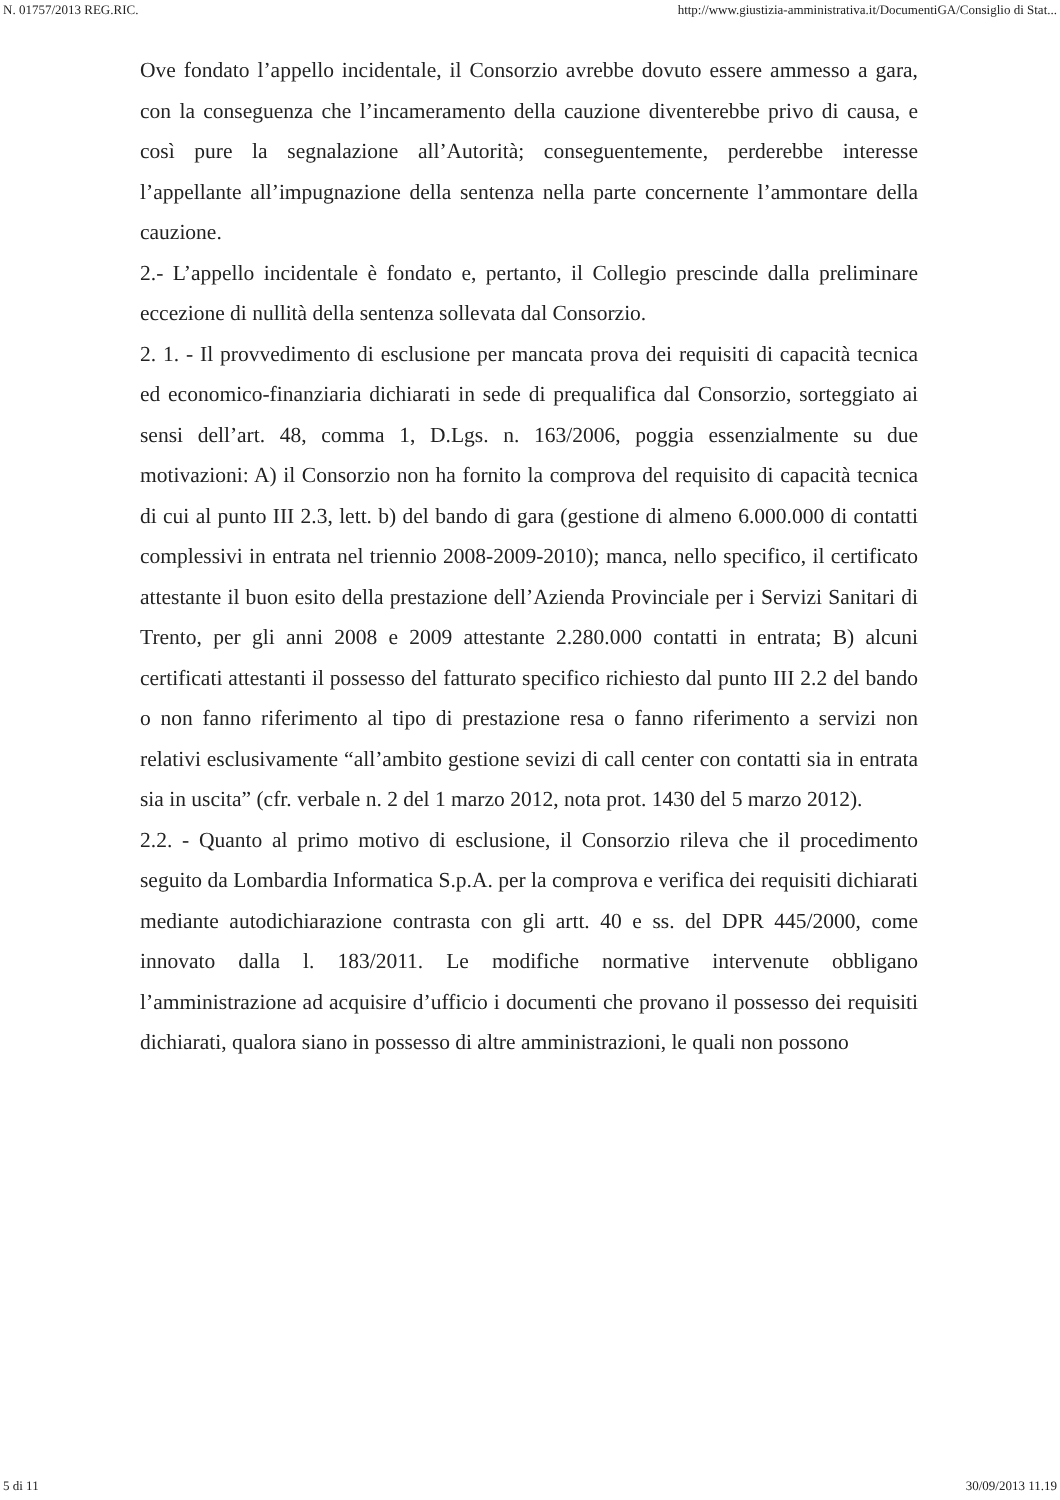N. 01757/2013 REG.RIC. http://www.giustizia-amministrativa.it/DocumentiGA/Consiglio di Stat...
Ove fondato l’appello incidentale, il Consorzio avrebbe dovuto essere ammesso a gara, con la conseguenza che l’incameramento della cauzione diventerebbe privo di causa, e così pure la segnalazione all’Autorità; conseguentemente, perderebbe interesse l’appellante all’impugnazione della sentenza nella parte concernente l’ammontare della cauzione.
2.- L’appello incidentale è fondato e, pertanto, il Collegio prescinde dalla preliminare eccezione di nullità della sentenza sollevata dal Consorzio.
2. 1. - Il provvedimento di esclusione per mancata prova dei requisiti di capacità tecnica ed economico-finanziaria dichiarati in sede di prequalifica dal Consorzio, sorteggiato ai sensi dell’art. 48, comma 1, D.Lgs. n. 163/2006, poggia essenzialmente su due motivazioni: A) il Consorzio non ha fornito la comprova del requisito di capacità tecnica di cui al punto III 2.3, lett. b) del bando di gara (gestione di almeno 6.000.000 di contatti complessivi in entrata nel triennio 2008-2009-2010); manca, nello specifico, il certificato attestante il buon esito della prestazione dell’Azienda Provinciale per i Servizi Sanitari di Trento, per gli anni 2008 e 2009 attestante 2.280.000 contatti in entrata; B) alcuni certificati attestanti il possesso del fatturato specifico richiesto dal punto III 2.2 del bando o non fanno riferimento al tipo di prestazione resa o fanno riferimento a servizi non relativi esclusivamente “all’ambito gestione sevizi di call center con contatti sia in entrata sia in uscita” (cfr. verbale n. 2 del 1 marzo 2012, nota prot. 1430 del 5 marzo 2012).
2.2. - Quanto al primo motivo di esclusione, il Consorzio rileva che il procedimento seguito da Lombardia Informatica S.p.A. per la comprova e verifica dei requisiti dichiarati mediante autodichiarazione contrasta con gli artt. 40 e ss. del DPR 445/2000, come innovato dalla l. 183/2011. Le modifiche normative intervenute obbligano l’amministrazione ad acquisire d’ufficio i documenti che provano il possesso dei requisiti dichiarati, qualora siano in possesso di altre amministrazioni, le quali non possono
5 di 11 30/09/2013 11.19